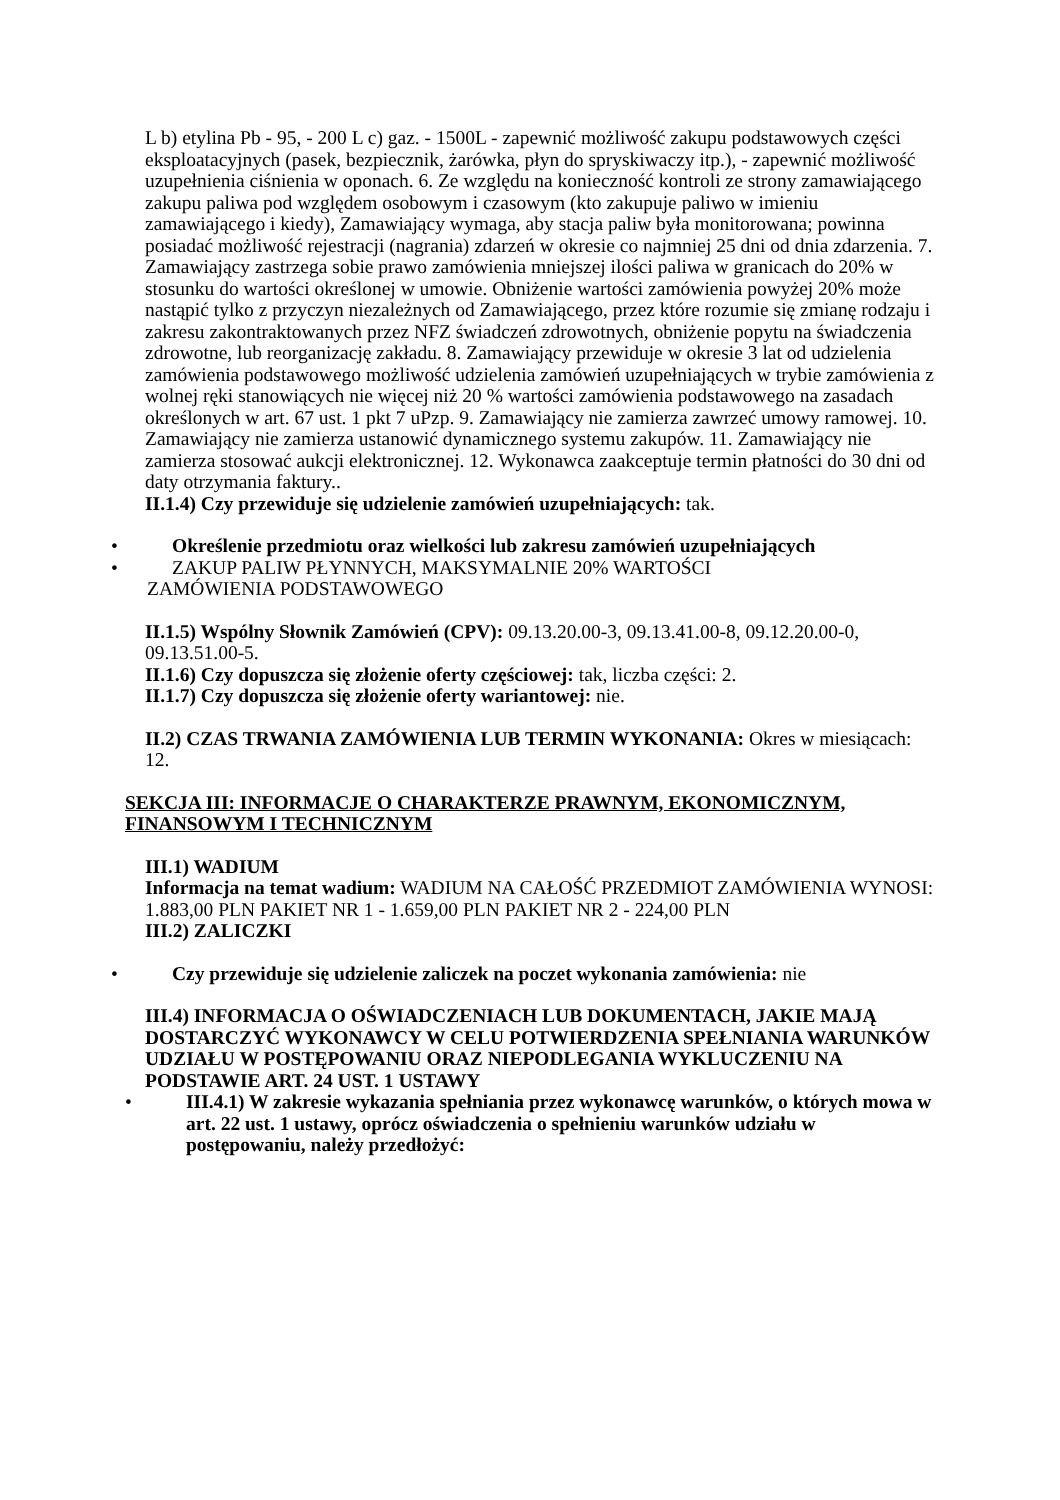L b) etylina Pb - 95, - 200 L c) gaz. - 1500L - zapewnić możliwość zakupu podstawowych części eksploatacyjnych (pasek, bezpiecznik, żarówka, płyn do spryskiwaczy itp.), - zapewnić możliwość uzupełnienia ciśnienia w oponach. 6. Ze względu na konieczność kontroli ze strony zamawiającego zakupu paliwa pod względem osobowym i czasowym (kto zakupuje paliwo w imieniu zamawiającego i kiedy), Zamawiający wymaga, aby stacja paliw była monitorowana; powinna posiadać możliwość rejestracji (nagrania) zdarzeń w okresie co najmniej 25 dni od dnia zdarzenia. 7. Zamawiający zastrzega sobie prawo zamówienia mniejszej ilości paliwa w granicach do 20% w stosunku do wartości określonej w umowie. Obniżenie wartości zamówienia powyżej 20% może nastąpić tylko z przyczyn niezależnych od Zamawiającego, przez które rozumie się zmianę rodzaju i zakresu zakontraktowanych przez NFZ świadczeń zdrowotnych, obniżenie popytu na świadczenia zdrowotne, lub reorganizację zakładu. 8. Zamawiający przewiduje w okresie 3 lat od udzielenia zamówienia podstawowego możliwość udzielenia zamówień uzupełniających w trybie zamówienia z wolnej ręki stanowiących nie więcej niż 20 % wartości zamówienia podstawowego na zasadach określonych w art. 67 ust. 1 pkt 7 uPzp. 9. Zamawiający nie zamierza zawrzeć umowy ramowej. 10. Zamawiający nie zamierza ustanowić dynamicznego systemu zakupów. 11. Zamawiający nie zamierza stosować aukcji elektronicznej. 12. Wykonawca zaakceptuje termin płatności do 30 dni od daty otrzymania faktury..
II.1.4) Czy przewiduje się udzielenie zamówień uzupełniających: tak.
• Określenie przedmiotu oraz wielkości lub zakresu zamówień uzupełniających
• ZAKUP PALIW PŁYNNYCH, MAKSYMALNIE 20% WARTOŚCI
ZAMÓWIENIA PODSTAWOWEGO
II.1.5) Wspólny Słownik Zamówień (CPV): 09.13.20.00-3, 09.13.41.00-8, 09.12.20.00-0, 09.13.51.00-5.
II.1.6) Czy dopuszcza się złożenie oferty częściowej: tak, liczba części: 2.
II.1.7) Czy dopuszcza się złożenie oferty wariantowej: nie.
II.2) CZAS TRWANIA ZAMÓWIENIA LUB TERMIN WYKONANIA: Okres w miesiącach: 12.
SEKCJA III: INFORMACJE O CHARAKTERZE PRAWNYM, EKONOMICZNYM, FINANSOWYM I TECHNICZNYM
III.1) WADIUM
Informacja na temat wadium: WADIUM NA CAŁOŚĆ PRZEDMIOT ZAMÓWIENIA WYNOSI: 1.883,00 PLN PAKIET NR 1 - 1.659,00 PLN PAKIET NR 2 - 224,00 PLN
III.2) ZALICZKI
• Czy przewiduje się udzielenie zaliczek na poczet wykonania zamówienia: nie
III.4) INFORMACJA O OŚWIADCZENIACH LUB DOKUMENTACH, JAKIE MAJĄ DOSTARCZYĆ WYKONAWCY W CELU POTWIERDZENIA SPEŁNIANIA WARUNKÓW UDZIAŁU W POSTĘPOWANIU ORAZ NIEPODLEGANIA WYKLUCZENIU NA PODSTAWIE ART. 24 UST. 1 USTAWY
• III.4.1) W zakresie wykazania spełniania przez wykonawcę warunków, o których mowa w art. 22 ust. 1 ustawy, oprócz oświadczenia o spełnieniu warunków udziału w postępowaniu, należy przedłożyć: